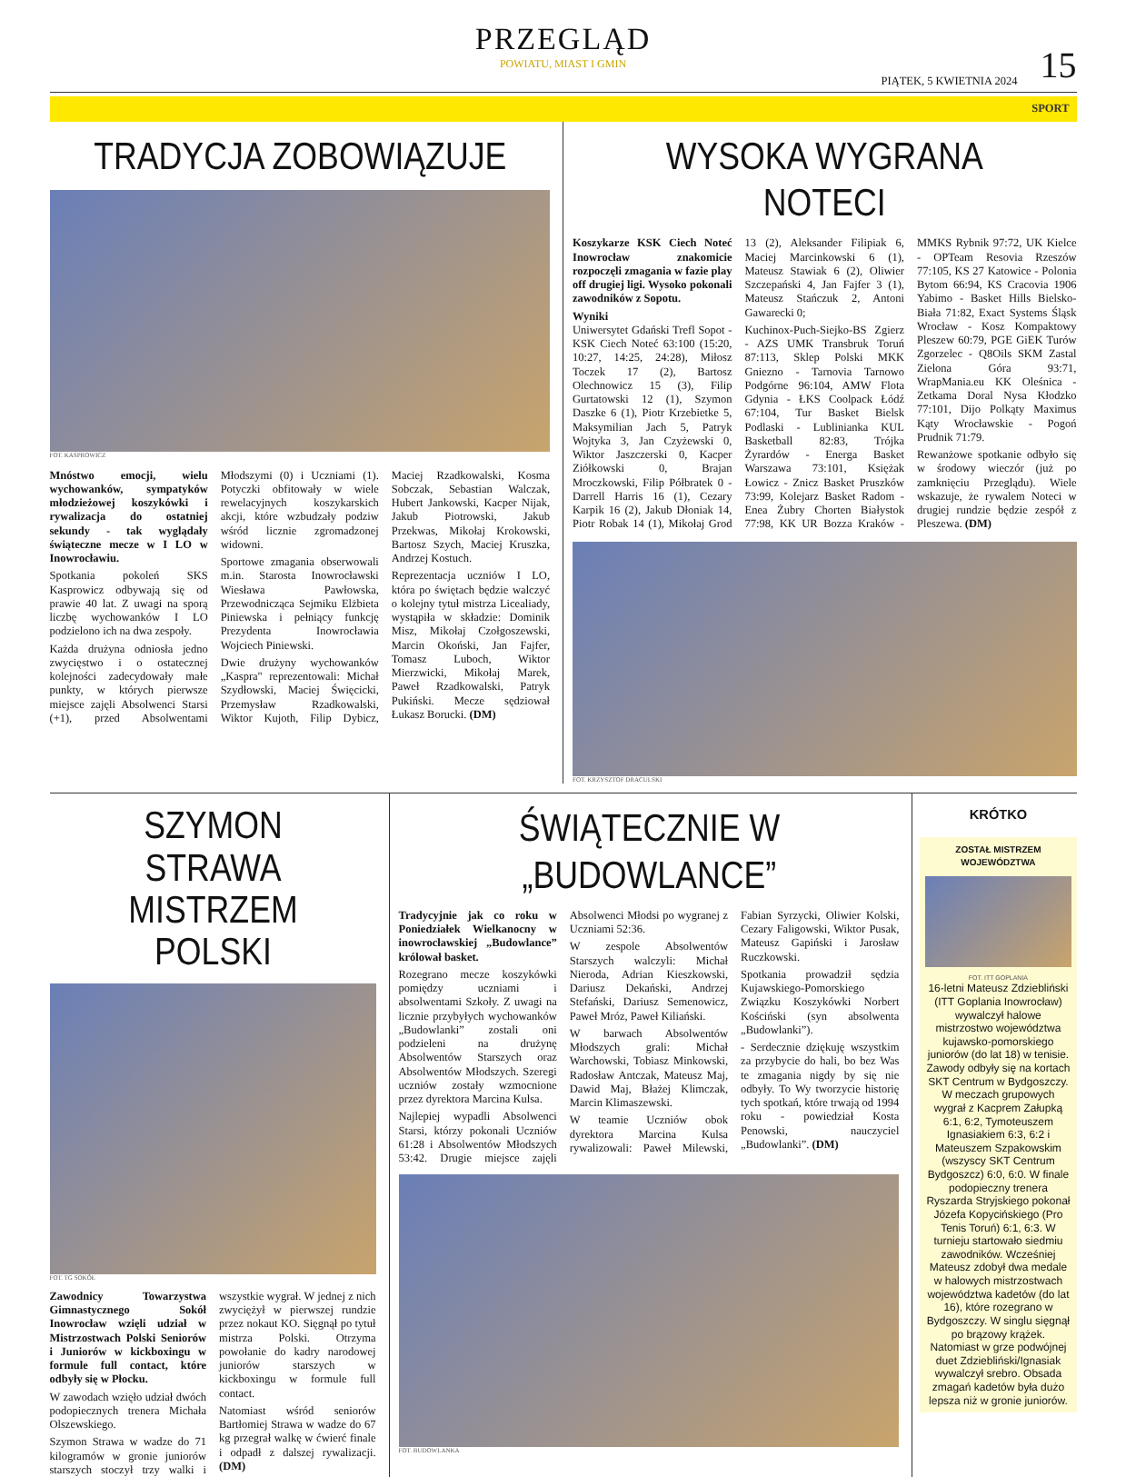PRZEGLĄD
POWIATU, MIAST I GMIN
PIĄTEK, 5 KWIETNIA 2024 15
SPORT
TRADYCJA ZOBOWIĄZUJE
FOT. KASPROWICZ
Mnóstwo emocji, wielu wychowanków, sympatyków młodzieżowej koszykówki i rywalizacja do ostatniej sekundy - tak wyglądały świąteczne mecze w I LO w Inowrocławiu.
Spotkania pokoleń SKS Kasprowicz odbywają się od prawie 40 lat. Z uwagi na sporą liczbę wychowanków I LO podzielono ich na dwa zespoły.
Każda drużyna odniosła jedno zwycięstwo i o ostatecznej kolejności zadecydowały małe punkty, w których pierwsze miejsce zajęli Absolwenci Starsi (+1), przed Absolwentami Młodszymi (0) i Uczniami (1). Potyczki obfitowały w wiele rewelacyjnych koszykarskich akcji, które wzbudzały podziw wśród licznie zgromadzonej widowni.
Sportowe zmagania obserwowali m.in. Starosta Inowrocławski Wiesława Pawłowska, Przewodnicząca Sejmiku Elżbieta Piniewska i pełniący funkcję Prezydenta Inowrocławia Wojciech Piniewski.
Dwie drużyny wychowanków „Kaspra" reprezentowali: Michał Szydłowski, Maciej Święcicki, Przemysław Rzadkowalski, Wiktor Kujoth, Filip Dybicz, Maciej Rzadkowalski, Kosma Sobczak, Sebastian Walczak, Hubert Jankowski, Kacper Nijak, Jakub Piotrowski, Jakub Przekwas, Mikołaj Krokowski, Bartosz Szych, Maciej Kruszka, Andrzej Kostuch.
Reprezentacja uczniów I LO, która po świętach będzie walczyć o kolejny tytuł mistrza Licealiady, wystąpiła w składzie: Dominik Misz, Mikołaj Czołgoszewski, Marcin Okoński, Jan Fajfer, Tomasz Luboch, Wiktor Mierzwicki, Mikołaj Marek, Paweł Rzadkowalski, Patryk Pukiński. Mecze sędziował Łukasz Borucki. (DM)
WYSOKA WYGRANA NOTECI
Koszykarze KSK Ciech Noteć Inowrocław znakomicie rozpoczęli zmagania w fazie play off drugiej ligi. Wysoko pokonali zawodników z Sopotu.
Wyniki
Uniwersytet Gdański Trefl Sopot - KSK Ciech Noteć 63:100 (15:20, 10:27, 14:25, 24:28), Miłosz Toczek 17 (2), Bartosz Olechnowicz 15 (3), Filip Gurtatowski 12 (1), Szymon Daszke 6 (1), Piotr Krzebietke 5, Maksymilian Jach 5, Patryk Wojtyka 3, Jan Czyżewski 0, Wiktor Jaszczerski 0, Kacper Ziółkowski 0, Brajan Mroczkowski, Filip Półbratek 0 - Darrell Harris 16 (1), Cezary Karpik 16 (2), Jakub Dłoniak 14, Piotr Robak 14 (1), Mikołaj Grod 13 (2), Aleksander Filipiak 6, Maciej Marcinkowski 6 (1), Mateusz Stawiak 6 (2), Oliwier Szczepański 4, Jan Fajfer 3 (1), Mateusz Stańczuk 2, Antoni Gawarecki 0;
Kuchinox-Puch-Siejko-BS Zgierz - AZS UMK Transbruk Toruń 87:113, Sklep Polski MKK Gniezno - Tarnovia Tarnowo Podgórne 96:104, AMW Flota Gdynia - ŁKS Coolpack Łódź 67:104, Tur Basket Bielsk Podlaski - Lublinianka KUL Basketball 82:83, Trójka Żyrardów - Energa Basket Warszawa 73:101, Księżak Łowicz - Znicz Basket Pruszków 73:99, Kolejarz Basket Radom - Enea Żubry Chorten Białystok 77:98, KK UR Bozza Kraków - MMKS Rybnik 97:72, UK Kielce - OPTeam Resovia Rzeszów 77:105, KS 27 Katowice - Polonia Bytom 66:94, KS Cracovia 1906 Yabimo - Basket Hills Bielsko-Biała 71:82, Exact Systems Śląsk Wrocław - Kosz Kompaktowy Pleszew 60:79, PGE GiEK Turów Zgorzelec - Q8Oils SKM Zastal Zielona Góra 93:71, WrapMania.eu KK Oleśnica - Zetkama Doral Nysa Kłodzko 77:101, Dijo Polkąty Maximus Kąty Wrocławskie - Pogoń Prudnik 71:79.
Rewanżowe spotkanie odbyło się w środowy wieczór (już po zamknięciu Przeglądu). Wiele wskazuje, że rywalem Noteci w drugiej rundzie będzie zespół z Pleszewa. (DM)
FOT. KRZYSZTOF DRACULSKI
SZYMON STRAWA MISTRZEM POLSKI
FOT. TG SOKÓŁ
Zawodnicy Towarzystwa Gimnastycznego Sokół Inowrocław wzięli udział w Mistrzostwach Polski Seniorów i Juniorów w kickboxingu w formule full contact, które odbyły się w Płocku.
W zawodach wzięło udział dwóch podopiecznych trenera Michała Olszewskiego.
Szymon Strawa w wadze do 71 kilogramów w gronie juniorów starszych stoczył trzy walki i wszystkie wygrał. W jednej z nich zwyciężył w pierwszej rundzie przez nokaut KO. Sięgnął po tytuł mistrza Polski. Otrzyma powołanie do kadry narodowej juniorów starszych w kickboxingu w formule full contact.
Natomiast wśród seniorów Bartłomiej Strawa w wadze do 67 kg przegrał walkę w ćwierć finale i odpadł z dalszej rywalizacji. (DM)
ŚWIĄTECZNIE W „BUDOWLANCE”
Tradycyjnie jak co roku w Poniedziałek Wielkanocny w inowrocławskiej „Budowlance” królował basket.
Rozegrano mecze koszykówki pomiędzy uczniami i absolwentami Szkoły. Z uwagi na licznie przybyłych wychowanków „Budowlanki” zostali oni podzieleni na drużynę Absolwentów Starszych oraz Absolwentów Młodszych. Szeregi uczniów zostały wzmocnione przez dyrektora Marcina Kulsa.
Najlepiej wypadli Absolwenci Starsi, którzy pokonali Uczniów 61:28 i Absolwentów Młodszych 53:42. Drugie miejsce zajęli Absolwenci Młodsi po wygranej z Uczniami 52:36.
W zespole Absolwentów Starszych walczyli: Michał Nieroda, Adrian Kieszkowski, Dariusz Dekański, Andrzej Stefański, Dariusz Semenowicz, Paweł Mróz, Paweł Kiliański.
W barwach Absolwentów Młodszych grali: Michał Warchowski, Tobiasz Minkowski, Radosław Antczak, Mateusz Maj, Dawid Maj, Błażej Klimczak, Marcin Klimaszewski.
W teamie Uczniów obok dyrektora Marcina Kulsa rywalizowali: Paweł Milewski, Fabian Syrzycki, Oliwier Kolski, Cezary Faligowski, Wiktor Pusak, Mateusz Gapiński i Jarosław Ruczkowski.
Spotkania prowadził sędzia Kujawskiego-Pomorskiego Związku Koszykówki Norbert Kościński (syn absolwenta „Budowlanki”).
- Serdecznie dziękuję wszystkim za przybycie do hali, bo bez Was te zmagania nigdy by się nie odbyły. To Wy tworzycie historię tych spotkań, które trwają od 1994 roku - powiedział Kosta Penowski, nauczyciel „Budowlanki”. (DM)
FOT. BUDOWLANKA
KRÓTKO
ZOSTAŁ MISTRZEM WOJEWÓDZTWA
FOT. ITT GOPLANIA
16-letni Mateusz Zdziebliński (ITT Goplania Inowrocław) wywalczył halowe mistrzostwo województwa kujawsko-pomorskiego juniorów (do lat 18) w tenisie. Zawody odbyły się na kortach SKT Centrum w Bydgoszczy. W meczach grupowych wygrał z Kacprem Załupką 6:1, 6:2, Tymoteuszem Ignasiakiem 6:3, 6:2 i Mateuszem Szpakowskim (wszyscy SKT Centrum Bydgoszcz) 6:0, 6:0. W finale podopieczny trenera Ryszarda Stryjskiego pokonał Józefa Kopycińskiego (Pro Tenis Toruń) 6:1, 6:3. W turnieju startowało siedmiu zawodników. Wcześniej Mateusz zdobył dwa medale w halowych mistrzostwach województwa kadetów (do lat 16), które rozegrano w Bydgoszczy. W singlu sięgnął po brązowy krążek. Natomiast w grze podwójnej duet Zdziebliński/Ignasiak wywalczył srebro. Obsada zmagań kadetów była dużo lepsza niż w gronie juniorów.